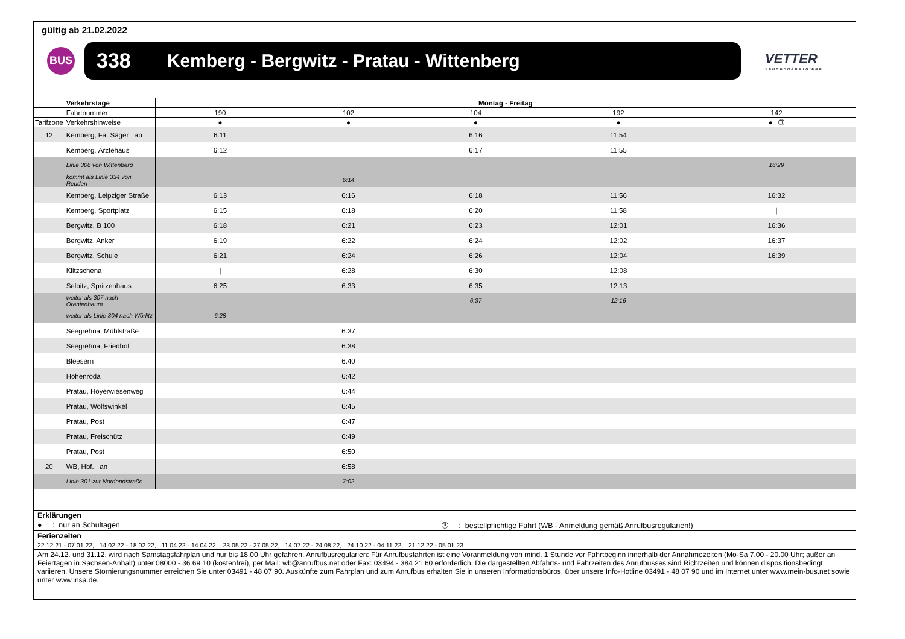gültig ab 21.02.2022
BUS
338 Kemberg - Bergwitz - Pratau - Wittenberg
VETTER
VERKEHRSBETRIEBE
| | Verkehrstage | Montag - Freitag | | | | |
| | Fahrtnummer | 190 | 102 | 104 | 192 | 142 |
| Tarifzone | Verkehrshinweise | ● | ● | ● | ● | ● ➂ |
| 12 | Kemberg, Fa. Säger ab | 6:11 | | 6:16 | 11:54 | |
| | Kemberg, Ärztehaus | 6:12 | | 6:17 | 11:55 | |
| | Linie 306 von Wittenberg | | | | | 16:29 |
| | kommt als Linie 334 von Reuden | | 6:14 | | | |
| | Kemberg, Leipziger Straße | 6:13 | 6:16 | 6:18 | 11:56 | 16:32 |
| | Kemberg, Sportplatz | 6:15 | 6:18 | 6:20 | 11:58 | / |
| | Bergwitz, B 100 | 6:18 | 6:21 | 6:23 | 12:01 | 16:36 |
| | Bergwitz, Anker | 6:19 | 6:22 | 6:24 | 12:02 | 16:37 |
| | Bergwitz, Schule | 6:21 | 6:24 | 6:26 | 12:04 | 16:39 |
| | Klitzschena | / | 6:28 | 6:30 | 12:08 | |
| | Selbitz, Spritzenhaus | 6:25 | 6:33 | 6:35 | 12:13 | |
| | weiter als 307 nach Oranienbaum | | | 6:37 | 12:16 | |
| | weiter als Linie 304 nach Wörlitz | 6:28 | | | | |
| | Seegrehna, Mühlstraße | | 6:37 | | | |
| | Seegrehna, Friedhof | | 6:38 | | | |
| | Bleesern | | 6:40 | | | |
| | Hohenroda | | 6:42 | | | |
| | Pratau, Hoyerwiesenweg | | 6:44 | | | |
| | Pratau, Wolfswinkel | | 6:45 | | | |
| | Pratau, Post | | 6:47 | | | |
| | Pratau, Freischütz | | 6:49 | | | |
| | Pratau, Post | | 6:50 | | | |
| 20 | WB, Hbf. an | | 6:58 | | | |
| | Linie 301 zur Nordendstraße | | 7:02 | | | |
Erklärungen
● : nur an Schultagen ➂ : bestellpflichtige Fahrt (WB - Anmeldung gemäß Anrufbusregularien!)
Ferienzeiten
22.12.21 - 07.01.22, 14.02.22 - 18.02.22, 11.04.22 - 14.04.22, 23.05.22 - 27.05.22, 14.07.22 - 24.08.22, 24.10.22 - 04.11.22, 21.12.22 - 05.01.23
Am 24.12. und 31.12. wird nach Samstagsfahrplan und nur bis 18.00 Uhr gefahren. Anrufbusregularien: Für Anrufbusfahrten ist eine Voranmeldung von mind. 1 Stunde vor Fahrtbeginn innerhalb der Annahmezeiten (Mo-Sa 7.00 - 20.00 Uhr; außer an Feiertagen in Sachsen-Anhalt) unter 08000 - 36 69 10 (kostenfrei), per Mail: wb@anrufbus.net oder Fax: 03494 - 384 21 60 erforderlich. Die dargestellten Abfahrts- und Fahrzeiten des Anrufbusses sind Richtzeiten und können dispositionsbedingt variieren. Unsere Stornierungsnummer erreichen Sie unter 03491 - 48 07 90. Auskünfte zum Fahrplan und zum Anrufbus erhalten Sie in unseren Informationsbüros, über unsere Info-Hotline 03491 - 48 07 90 und im Internet unter www.mein-bus.net sowie unter www.insa.de.